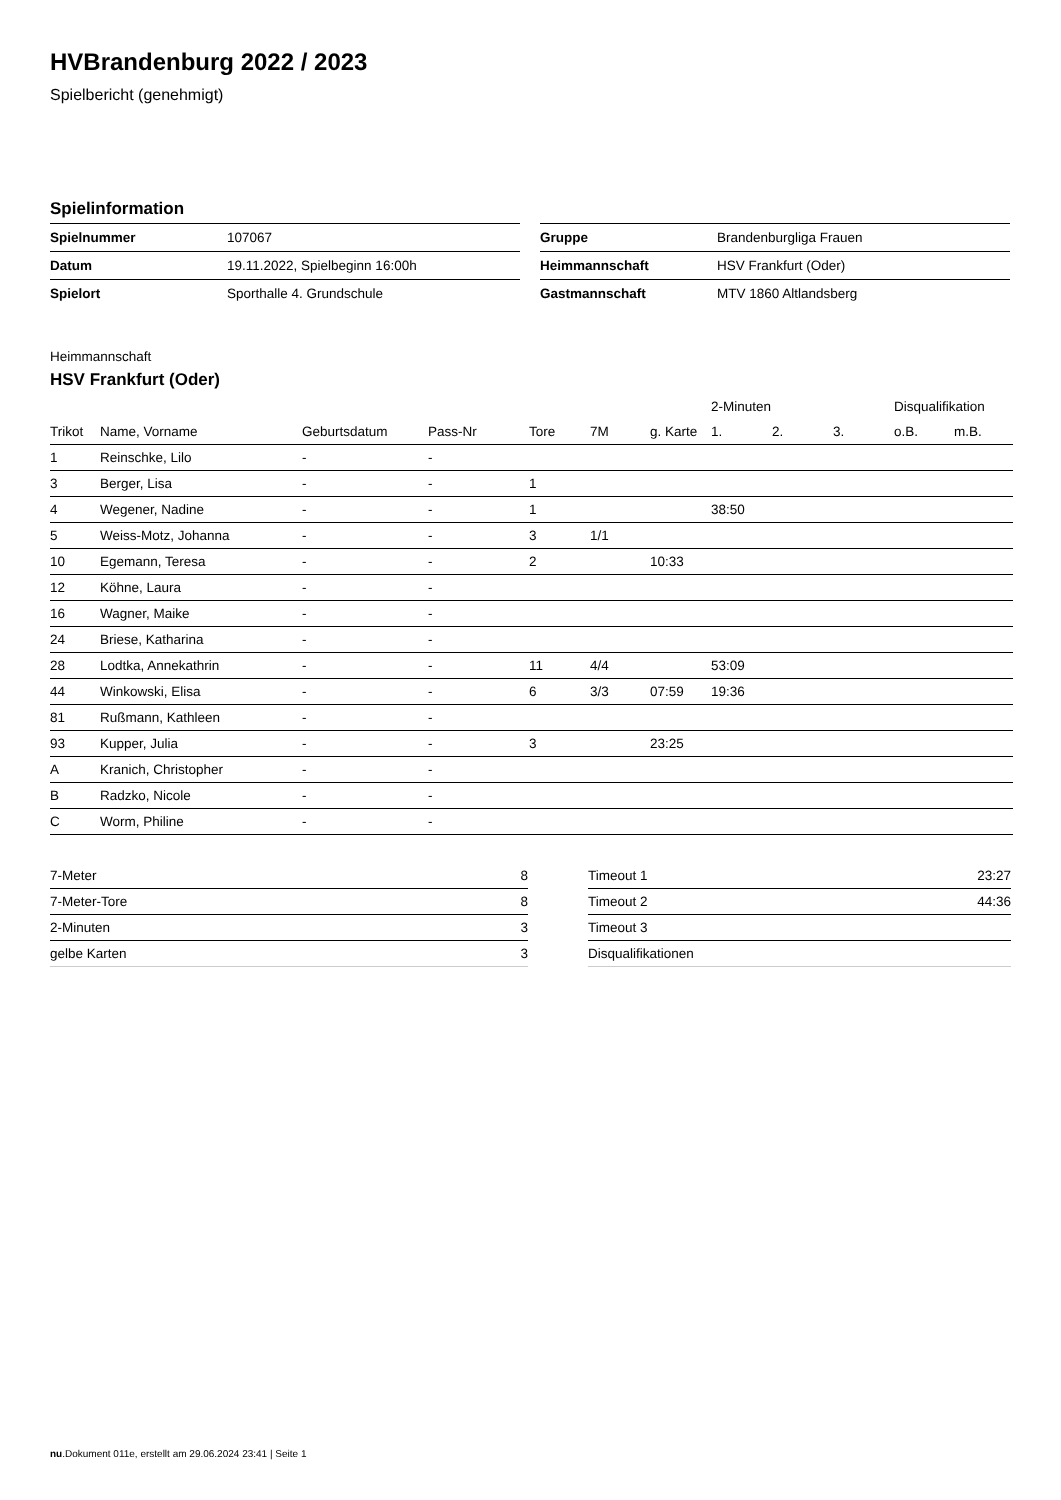HVBrandenburg 2022 / 2023
Spielbericht (genehmigt)
Spielinformation
| Spielnummer | 107067 |
| Datum | 19.11.2022, Spielbeginn 16:00h |
| Spielort | Sporthalle 4. Grundschule |
| Gruppe | Brandenburgliga Frauen |
| Heimmannschaft | HSV Frankfurt (Oder) |
| Gastmannschaft | MTV 1860 Altlandsberg |
Heimmannschaft
HSV Frankfurt (Oder)
| | | | | | | | 2-Minuten | | | Disqualifikation | |
| --- | --- | --- | --- | --- | --- | --- | --- | --- | --- | --- | --- |
| Trikot | Name, Vorname | Geburtsdatum | Pass-Nr | Tore | 7M | g. Karte | 1. | 2. | 3. | o.B. | m.B. |
| 1 | Reinschke, Lilo | - | - | | | | | | | | |
| 3 | Berger, Lisa | - | - | 1 | | | | | | | |
| 4 | Wegener, Nadine | - | - | 1 | | | 38:50 | | | | |
| 5 | Weiss-Motz, Johanna | - | - | 3 | 1/1 | | | | | | |
| 10 | Egemann, Teresa | - | - | 2 | | 10:33 | | | | | |
| 12 | Köhne, Laura | - | - | | | | | | | | |
| 16 | Wagner, Maike | - | - | | | | | | | | |
| 24 | Briese, Katharina | - | - | | | | | | | | |
| 28 | Lodtka, Annekathrin | - | - | 11 | 4/4 | | 53:09 | | | | |
| 44 | Winkowski, Elisa | - | - | 6 | 3/3 | 07:59 | 19:36 | | | | |
| 81 | Rußmann, Kathleen | - | - | | | | | | | | |
| 93 | Kupper, Julia | - | - | 3 | | 23:25 | | | | | |
| A | Kranich, Christopher | - | - | | | | | | | | |
| B | Radzko, Nicole | - | - | | | | | | | | |
| C | Worm, Philine | - | - | | | | | | | | |
| 7-Meter | 8 |
| 7-Meter-Tore | 8 |
| 2-Minuten | 3 |
| gelbe Karten | 3 |
| Timeout 1 | 23:27 |
| Timeout 2 | 44:36 |
| Timeout 3 | |
| Disqualifikationen | |
nu.Dokument 011e, erstellt am 29.06.2024 23:41 | Seite 1